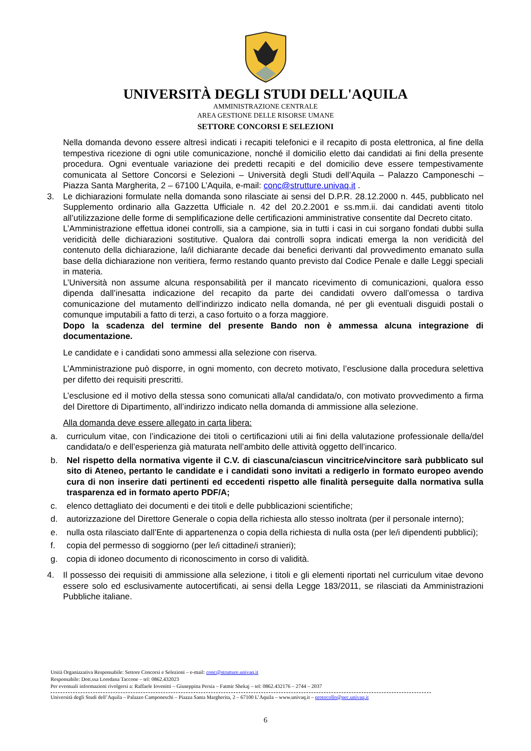UNIVERSITÀ DEGLI STUDI DELL'AQUILA
AMMINISTRAZIONE CENTRALE
AREA GESTIONE DELLE RISORSE UMANE
SETTORE CONCORSI E SELEZIONI
Nella domanda devono essere altresì indicati i recapiti telefonici e il recapito di posta elettronica, al fine della tempestiva ricezione di ogni utile comunicazione, nonché il domicilio eletto dai candidati ai fini della presente procedura. Ogni eventuale variazione dei predetti recapiti e del domicilio deve essere tempestivamente comunicata al Settore Concorsi e Selezioni – Università degli Studi dell’Aquila – Palazzo Camponeschi – Piazza Santa Margherita, 2 – 67100 L’Aquila, e-mail: conc@strutture.univaq.it .
3. Le dichiarazioni formulate nella domanda sono rilasciate ai sensi del D.P.R. 28.12.2000 n. 445, pubblicato nel Supplemento ordinario alla Gazzetta Ufficiale n. 42 del 20.2.2001 e ss.mm.ii. dai candidati aventi titolo all’utilizzazione delle forme di semplificazione delle certificazioni amministrative consentite dal Decreto citato.
L’Amministrazione effettua idonei controlli, sia a campione, sia in tutti i casi in cui sorgano fondati dubbi sulla veridicità delle dichiarazioni sostitutive. Qualora dai controlli sopra indicati emerga la non veridicità del contenuto della dichiarazione, la/il dichiarante decade dai benefici derivanti dal provvedimento emanato sulla base della dichiarazione non veritiera, fermo restando quanto previsto dal Codice Penale e dalle Leggi speciali in materia.
L’Università non assume alcuna responsabilità per il mancato ricevimento di comunicazioni, qualora esso dipenda dall’inesatta indicazione del recapito da parte dei candidati ovvero dall’omessa o tardiva comunicazione del mutamento dell’indirizzo indicato nella domanda, né per gli eventuali disguidi postali o comunque imputabili a fatto di terzi, a caso fortuito o a forza maggiore.
Dopo la scadenza del termine del presente Bando non è ammessa alcuna integrazione di documentazione.
Le candidate e i candidati sono ammessi alla selezione con riserva.
L’Amministrazione può disporre, in ogni momento, con decreto motivato, l’esclusione dalla procedura selettiva per difetto dei requisiti prescritti.
L’esclusione ed il motivo della stessa sono comunicati alla/al candidata/o, con motivato provvedimento a firma del Direttore di Dipartimento, all’indirizzo indicato nella domanda di ammissione alla selezione.
Alla domanda deve essere allegato in carta libera:
a. curriculum vitae, con l’indicazione dei titoli o certificazioni utili ai fini della valutazione professionale della/del candidata/o e dell’esperienza già maturata nell’ambito delle attività oggetto dell’incarico.
b. Nel rispetto della normativa vigente il C.V. di ciascuna/ciascun vincitrice/vincitore sarà pubblicato sul sito di Ateneo, pertanto le candidate e i candidati sono invitati a redigerlo in formato europeo avendo cura di non inserire dati pertinenti ed eccedenti rispetto alle finalità perseguite dalla normativa sulla trasparenza ed in formato aperto PDF/A;
c. elenco dettagliato dei documenti e dei titoli e delle pubblicazioni scientifiche;
d. autorizzazione del Direttore Generale o copia della richiesta allo stesso inoltrata (per il personale interno);
e. nulla osta rilasciato dall’Ente di appartenenza o copia della richiesta di nulla osta (per le/i dipendenti pubblici);
f. copia del permesso di soggiorno (per le/i cittadine/i stranieri);
g. copia di idoneo documento di riconoscimento in corso di validità.
4. Il possesso dei requisiti di ammissione alla selezione, i titoli e gli elementi riportati nel curriculum vitae devono essere solo ed esclusivamente autocertificati, ai sensi della Legge 183/2011, se rilasciati da Amministrazioni Pubbliche italiane.
Unità Organizzativa Responsabile: Settore Concorsi e Selezioni – e-mail: conc@strutture.univaq.it
Responsabile: Dott.ssa Loredana Taccone – tel: 0862.432023
Per eventuali informazioni rivolgersi a: Raffaele Iovenitti – Giuseppina Persia – Fatmir Shekaj – tel: 0862.432176 – 2744 – 2037
Università degli Studi dell’Aquila – Palazzo Camponeschi – Piazza Santa Margherita, 2 – 67100 L’Aquila – www.univaq.it – protocollo@pec.univaq.it
6